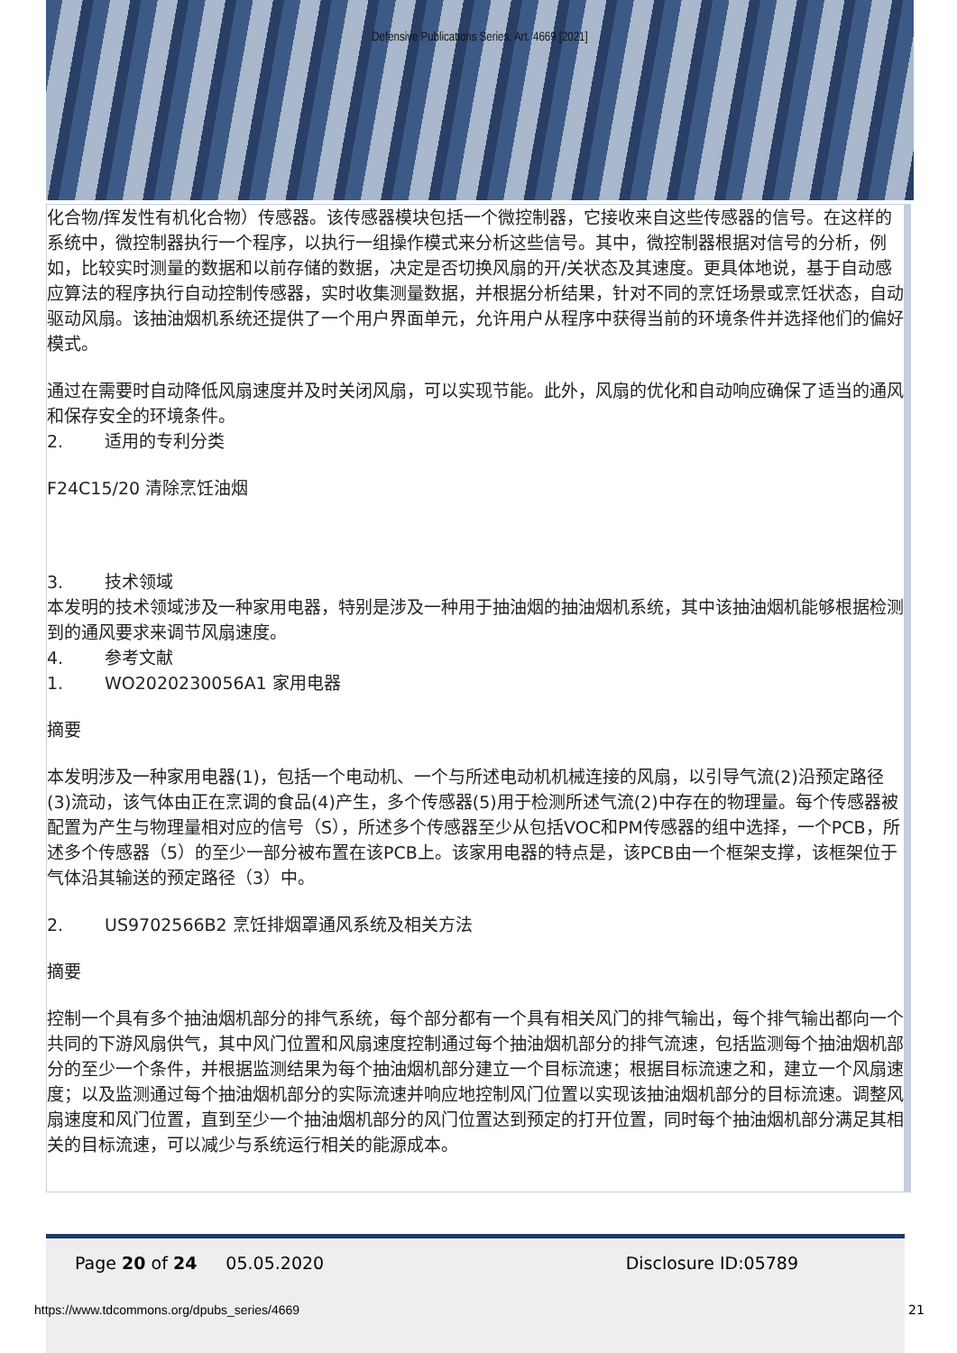Defensive Publications Series, Art. 4669 [2021]
化合物/挥发性有机化合物）传感器。该传感器模块包括一个微控制器，它接收来自这些传感器的信号。在这样的系统中，微控制器执行一个程序，以执行一组操作模式来分析这些信号。其中，微控制器根据对信号的分析，例如，比较实时测量的数据和以前存储的数据，决定是否切换风扇的开/关状态及其速度。更具体地说，基于自动感应算法的程序执行自动控制传感器，实时收集测量数据，并根据分析结果，针对不同的烹饪场景或烹饪状态，自动驱动风扇。该抽油烟机系统还提供了一个用户界面单元，允许用户从程序中获得当前的环境条件并选择他们的偏好模式。
通过在需要时自动降低风扇速度并及时关闭风扇，可以实现节能。此外，风扇的优化和自动响应确保了适当的通风和保存安全的环境条件。
2. 适用的专利分类
F24C15/20 清除烹饪油烟
3. 技术领域
本发明的技术领域涉及一种家用电器，特别是涉及一种用于抽油烟的抽油烟机系统，其中该抽油烟机能够根据检测到的通风要求来调节风扇速度。
4. 参考文献
1. WO2020230056A1 家用电器
摘要
本发明涉及一种家用电器(1)，包括一个电动机、一个与所述电动机机械连接的风扇，以引导气流(2)沿预定路径(3)流动，该气体由正在烹调的食品(4)产生，多个传感器(5)用于检测所述气流(2)中存在的物理量。每个传感器被配置为产生与物理量相对应的信号（S），所述多个传感器至少从包括VOC和PM传感器的组中选择，一个PCB，所述多个传感器（5）的至少一部分被布置在该PCB上。该家用电器的特点是，该PCB由一个框架支撑，该框架位于气体沿其输送的预定路径（3）中。
2. US9702566B2 烹饪排烟罩通风系统及相关方法
摘要
控制一个具有多个抽油烟机部分的排气系统，每个部分都有一个具有相关风门的排气输出，每个排气输出都向一个共同的下游风扇供气，其中风门位置和风扇速度控制通过每个抽油烟机部分的排气流速，包括监测每个抽油烟机部分的至少一个条件，并根据监测结果为每个抽油烟机部分建立一个目标流速；根据目标流速之和，建立一个风扇速度；以及监测通过每个抽油烟机部分的实际流速并响应地控制风门位置以实现该抽油烟机部分的目标流速。调整风扇速度和风门位置，直到至少一个抽油烟机部分的风门位置达到预定的打开位置，同时每个抽油烟机部分满足其相关的目标流速，可以减少与系统运行相关的能源成本。
Page 20 of 24 05.05.2020 Disclosure ID:05789
https://www.tdcommons.org/dpubs_series/4669
21